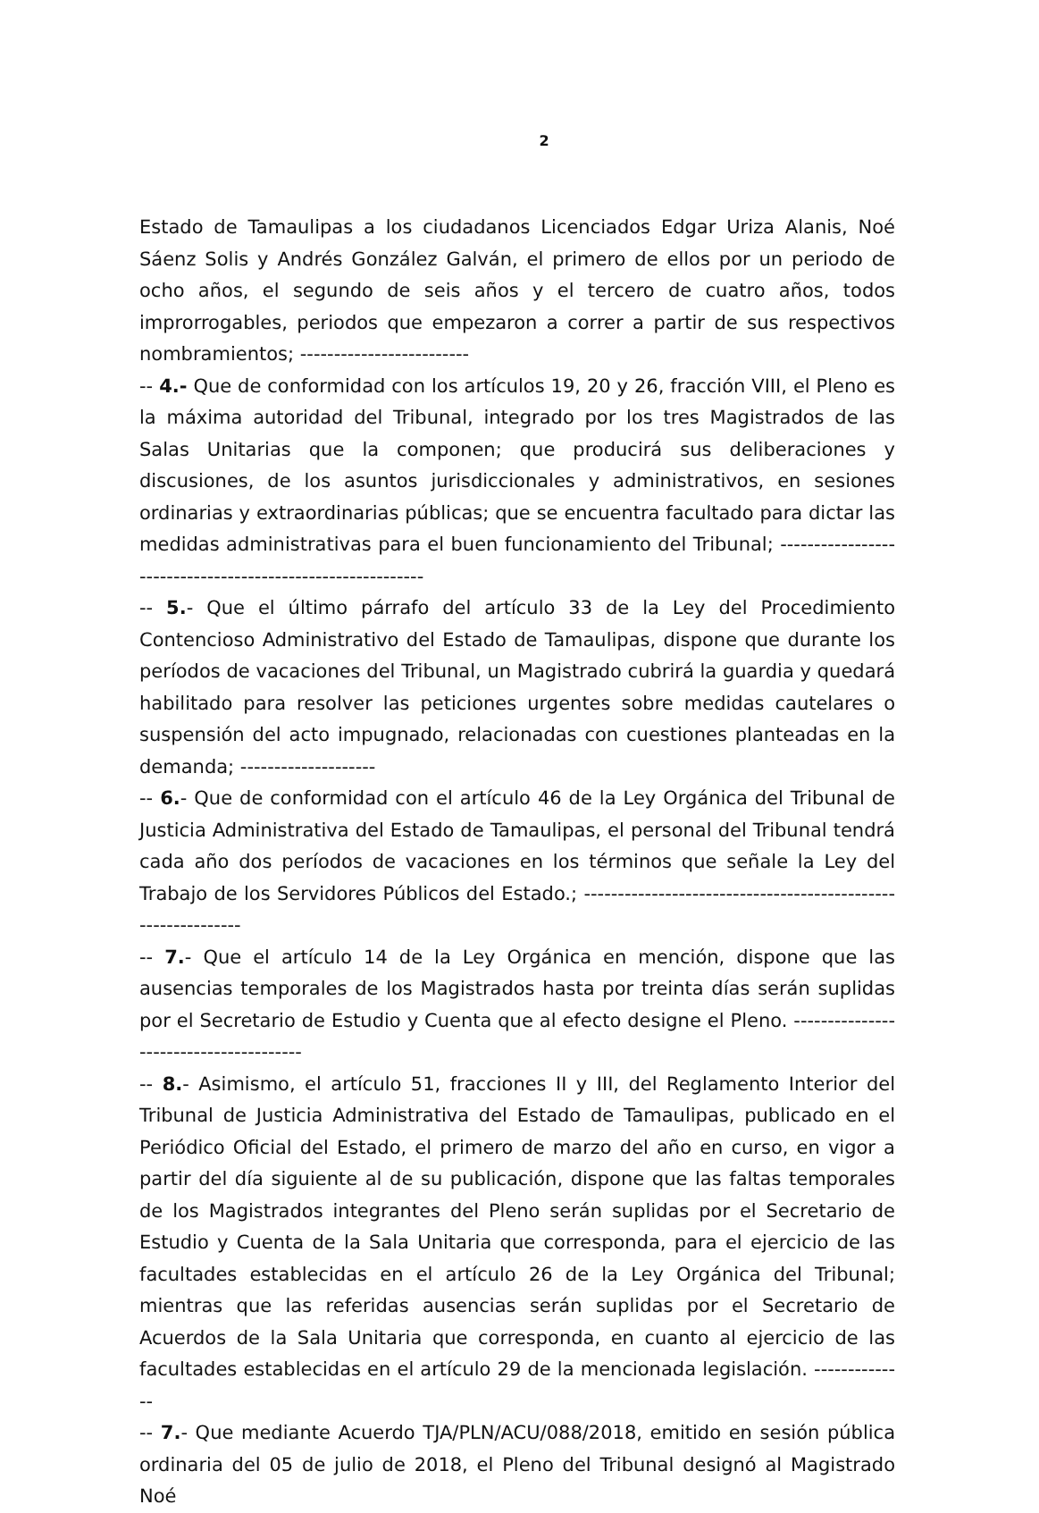2
Estado de Tamaulipas a los ciudadanos Licenciados Edgar Uriza Alanis, Noé Sáenz Solis y Andrés González Galván, el primero de ellos por un periodo de ocho años, el segundo de seis años y el tercero de cuatro años, todos improrrogables, periodos que empezaron a correr a partir de sus respectivos nombramientos; -------------------------
-- 4.- Que de conformidad con los artículos 19, 20 y 26, fracción VIII, el Pleno es la máxima autoridad del Tribunal, integrado por los tres Magistrados de las Salas Unitarias que la componen; que producirá sus deliberaciones y discusiones, de los asuntos jurisdiccionales y administrativos, en sesiones ordinarias y extraordinarias públicas; que se encuentra facultado para dictar las medidas administrativas para el buen funcionamiento del Tribunal; -----------------------------------------------------------
-- 5.- Que el último párrafo del artículo 33 de la Ley del Procedimiento Contencioso Administrativo del Estado de Tamaulipas, dispone que durante los períodos de vacaciones del Tribunal, un Magistrado cubrirá la guardia y quedará habilitado para resolver las peticiones urgentes sobre medidas cautelares o suspensión del acto impugnado, relacionadas con cuestiones planteadas en la demanda; --------------------
-- 6.- Que de conformidad con el artículo 46 de la Ley Orgánica del Tribunal de Justicia Administrativa del Estado de Tamaulipas, el personal del Tribunal tendrá cada año dos períodos de vacaciones en los términos que señale la Ley del Trabajo de los Servidores Públicos del Estado.; -------------------------------------------------------------
-- 7.- Que el artículo 14 de la Ley Orgánica en mención, dispone que las ausencias temporales de los Magistrados hasta por treinta días serán suplidas por el Secretario de Estudio y Cuenta que al efecto designe el Pleno. ---------------------------------------
-- 8.- Asimismo, el artículo 51, fracciones II y III, del Reglamento Interior del Tribunal de Justicia Administrativa del Estado de Tamaulipas, publicado en el Periódico Oficial del Estado, el primero de marzo del año en curso, en vigor a partir del día siguiente al de su publicación, dispone que las faltas temporales de los Magistrados integrantes del Pleno serán suplidas por el Secretario de Estudio y Cuenta de la Sala Unitaria que corresponda, para el ejercicio de las facultades establecidas en el artículo 26 de la Ley Orgánica del Tribunal; mientras que las referidas ausencias serán suplidas por el Secretario de Acuerdos de la Sala Unitaria que corresponda, en cuanto al ejercicio de las facultades establecidas en el artículo 29 de la mencionada legislación. --------------
-- 7.- Que mediante Acuerdo TJA/PLN/ACU/088/2018, emitido en sesión pública ordinaria del 05 de julio de 2018, el Pleno del Tribunal designó al Magistrado Noé